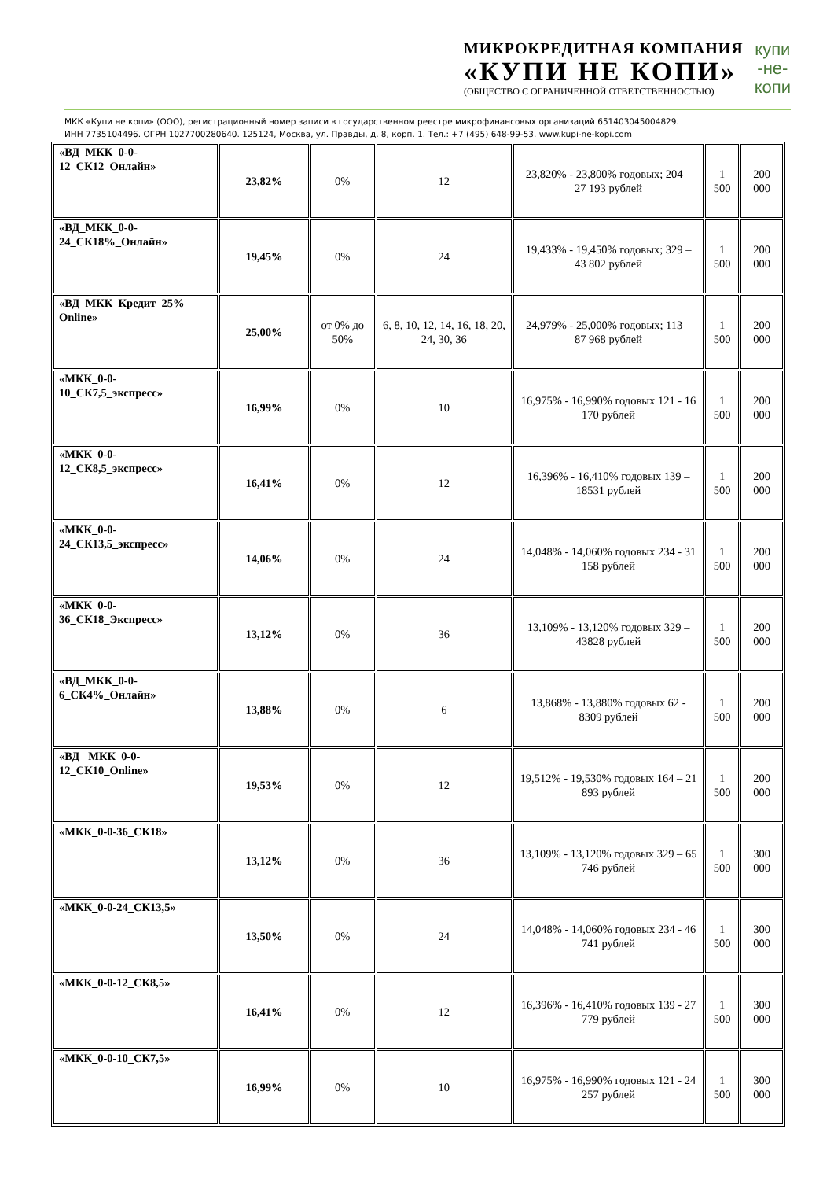МИКРОКРЕДИТНАЯ КОМПАНИЯ
«КУПИ НЕ КОПИ»
(ОБЩЕСТВО С ОГРАНИЧЕННОЙ ОТВЕТСТВЕННОСТЬЮ)
купи
-не-
копи
МКК «Купи не копи» (ООО), регистрационный номер записи в государственном реестре микрофинансовых организаций 651403045004829.
ИНН 7735104496. ОГРН 1027700280640. 125124, Москва, ул. Правды, д. 8, корп. 1. Тел.: +7 (495) 648-99-53. www.kupi-ne-kopi.com
| «ВД_МКК_0-0-12_СК12_Онлайн» | 23,82% | 0% | 12 | 23,820% - 23,800% годовых; 204 – 27 193 рублей | 1 500 | 200 000 |
| «ВД_МКК_0-0-24_СК18%_Онлайн» | 19,45% | 0% | 24 | 19,433% - 19,450% годовых; 329 – 43 802 рублей | 1 500 | 200 000 |
| «ВД_МКК_Кредит_25%_ Online» | 25,00% | от 0% до 50% | 6, 8, 10, 12, 14, 16, 18, 20, 24, 30, 36 | 24,979% - 25,000% годовых; 113 – 87 968 рублей | 1 500 | 200 000 |
| «МКК_0-0-10_СК7,5_экспресс» | 16,99% | 0% | 10 | 16,975% - 16,990% годовых 121 - 16 170 рублей | 1 500 | 200 000 |
| «МКК_0-0-12_СК8,5_экспресс» | 16,41% | 0% | 12 | 16,396% - 16,410% годовых 139 – 18531 рублей | 1 500 | 200 000 |
| «МКК_0-0-24_СК13,5_экспресс» | 14,06% | 0% | 24 | 14,048% - 14,060% годовых 234 - 31 158 рублей | 1 500 | 200 000 |
| «МКК_0-0-36_СК18_Экспресс» | 13,12% | 0% | 36 | 13,109% - 13,120% годовых 329 – 43828 рублей | 1 500 | 200 000 |
| «ВД_МКК_0-0-6_СК4%_Онлайн» | 13,88% | 0% | 6 | 13,868% - 13,880% годовых 62 - 8309 рублей | 1 500 | 200 000 |
| «ВД_ МКК_0-0-12_СК10_Online» | 19,53% | 0% | 12 | 19,512% - 19,530% годовых 164 – 21 893 рублей | 1 500 | 200 000 |
| «МКК_0-0-36_СК18» | 13,12% | 0% | 36 | 13,109% - 13,120% годовых 329 – 65 746 рублей | 1 500 | 300 000 |
| «МКК_0-0-24_СК13,5» | 13,50% | 0% | 24 | 14,048% - 14,060% годовых 234 - 46 741 рублей | 1 500 | 300 000 |
| «МКК_0-0-12_СК8,5» | 16,41% | 0% | 12 | 16,396% - 16,410% годовых 139 - 27 779 рублей | 1 500 | 300 000 |
| «МКК_0-0-10_СК7,5» | 16,99% | 0% | 10 | 16,975% - 16,990% годовых 121 - 24 257 рублей | 1 500 | 300 000 |